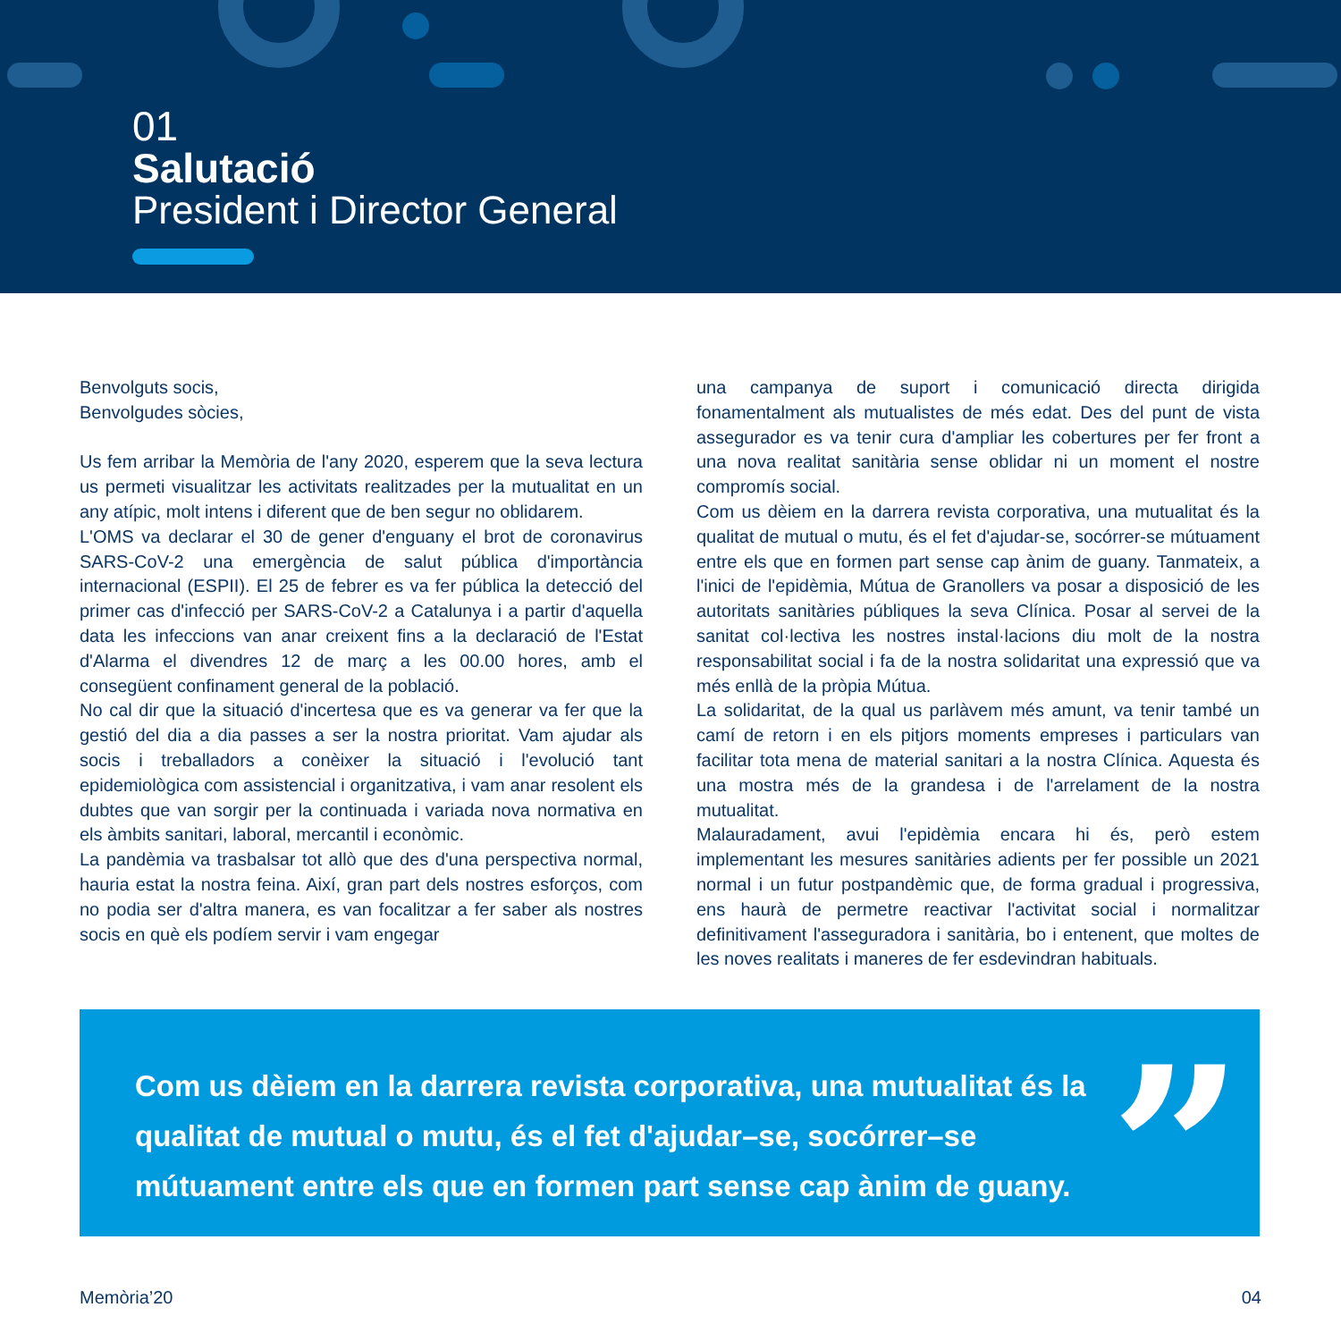01
Salutació
President i Director General
Benvolguts socis,
Benvolgudes sòcies,
Us fem arribar la Memòria de l'any 2020, esperem que la seva lectura us permeti visualitzar les activitats realitzades per la mutualitat en un any atípic, molt intens i diferent que de ben segur no oblidarem.
L'OMS va declarar el 30 de gener d'enguany el brot de coronavirus SARS-CoV-2 una emergència de salut pública d'importància internacional (ESPII). El 25 de febrer es va fer pública la detecció del primer cas d'infecció per SARS-CoV-2 a Catalunya i a partir d'aquella data les infeccions van anar creixent fins a la declaració de l'Estat d'Alarma el divendres 12 de març a les 00.00 hores, amb el consegüent confinament general de la població.
No cal dir que la situació d'incertesa que es va generar va fer que la gestió del dia a dia passes a ser la nostra prioritat. Vam ajudar als socis i treballadors a conèixer la situació i l'evolució tant epidemiològica com assistencial i organitzativa, i vam anar resolent els dubtes que van sorgir per la continuada i variada nova normativa en els àmbits sanitari, laboral, mercantil i econòmic.
La pandèmia va trasbalsar tot allò que des d'una perspectiva normal, hauria estat la nostra feina. Així, gran part dels nostres esforços, com no podia ser d'altra manera, es van focalitzar a fer saber als nostres socis en què els podíem servir i vam engegar
una campanya de suport i comunicació directa dirigida fonamentalment als mutualistes de més edat. Des del punt de vista assegurador es va tenir cura d'ampliar les cobertures per fer front a una nova realitat sanitària sense oblidar ni un moment el nostre compromís social.
Com us dèiem en la darrera revista corporativa, una mutualitat és la qualitat de mutual o mutu, és el fet d'ajudar-se, socórrer-se mútuament entre els que en formen part sense cap ànim de guany. Tanmateix, a l'inici de l'epidèmia, Mútua de Granollers va posar a disposició de les autoritats sanitàries públiques la seva Clínica. Posar al servei de la sanitat col·lectiva les nostres instal·lacions diu molt de la nostra responsabilitat social i fa de la nostra solidaritat una expressió que va més enllà de la pròpia Mútua.
La solidaritat, de la qual us parlàvem més amunt, va tenir també un camí de retorn i en els pitjors moments empreses i particulars van facilitar tota mena de material sanitari a la nostra Clínica. Aquesta és una mostra més de la grandesa i de l'arrelament de la nostra mutualitat.
Malauradament, avui l'epidèmia encara hi és, però estem implementant les mesures sanitàries adients per fer possible un 2021 normal i un futur postpandèmic que, de forma gradual i progressiva, ens haurà de permetre reactivar l'activitat social i normalitzar definitivament l'asseguradora i sanitària, bo i entenent, que moltes de les noves realitats i maneres de fer esdevindran habituals.
Com us dèiem en la darrera revista corporativa, una mutualitat és la qualitat de mutual o mutu, és el fet d'ajudar–se, socórrer–se mútuament entre els que en formen part sense cap ànim de guany.”
Memòria’20 04